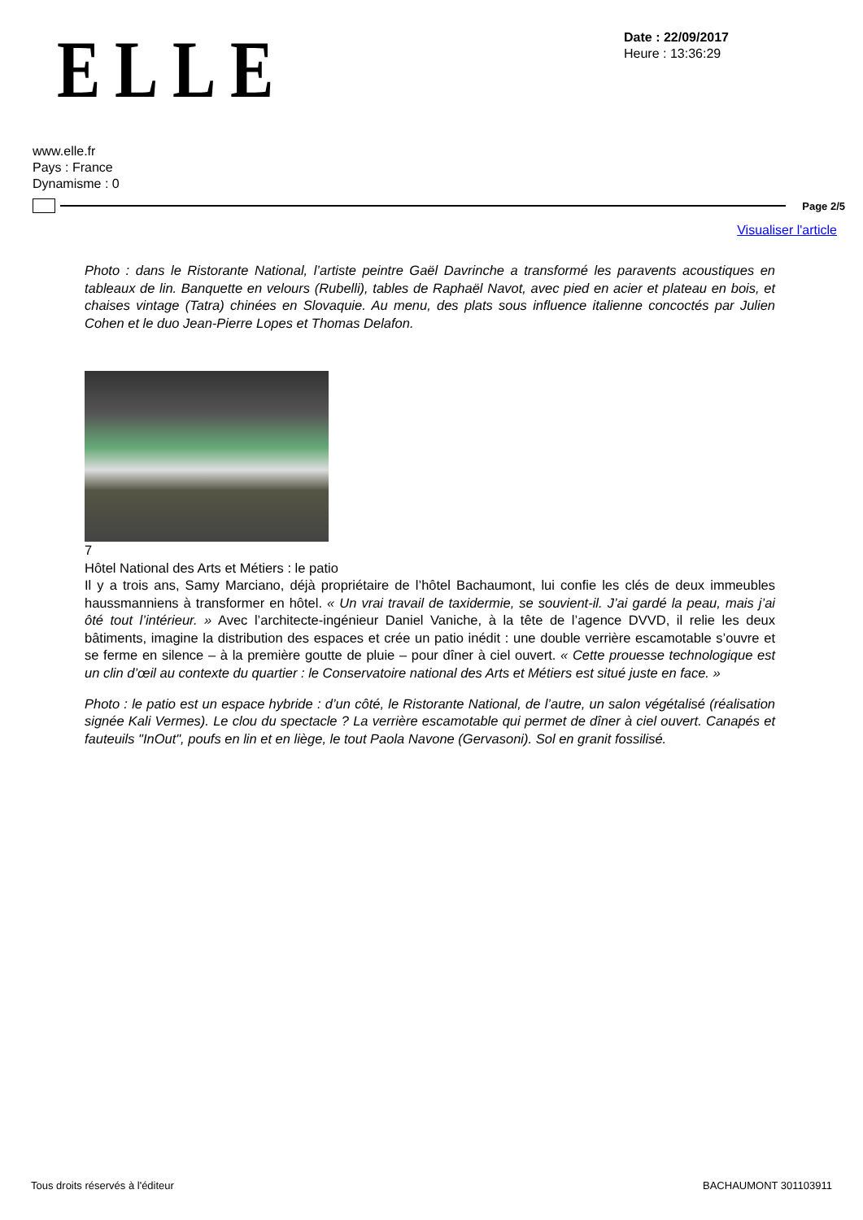ELLE
Date : 22/09/2017
Heure : 13:36:29
www.elle.fr
Pays : France
Dynamisme : 0
Page 2/5
Visualiser l'article
Photo : dans le Ristorante National, l’artiste peintre Gaël Davrinche a transformé les paravents acoustiques en tableaux de lin. Banquette en velours (Rubelli), tables de Raphaël Navot, avec pied en acier et plateau en bois, et chaises vintage (Tatra) chinées en Slovaquie. Au menu, des plats sous influence italienne concoctés par Julien Cohen et le duo Jean-Pierre Lopes et Thomas Delafon.
7
Hôtel National des Arts et Métiers : le patio
Il y a trois ans, Samy Marciano, déjà propriétaire de l’hôtel Bachaumont, lui confie les clés de deux immeubles haussmanniens à transformer en hôtel. « Un vrai travail de taxidermie, se souvient-il. J’ai gardé la peau, mais j’ai ôté tout l’intérieur. » Avec l’architecte-ingénieur Daniel Vaniche, à la tête de l’agence DVVD, il relie les deux bâtiments, imagine la distribution des espaces et crée un patio inédit : une double verrière escamotable s’ouvre et se ferme en silence – à la première goutte de pluie – pour dîner à ciel ouvert. « Cette prouesse technologique est un clin d’œil au contexte du quartier : le Conservatoire national des Arts et Métiers est situé juste en face. »
Photo : le patio est un espace hybride : d’un côté, le Ristorante National, de l’autre, un salon végétalisé (réalisation signée Kali Vermes). Le clou du spectacle ? La verrière escamotable qui permet de dîner à ciel ouvert. Canapés et fauteuils "InOut", poufs en lin et en liège, le tout Paola Navone (Gervasoni). Sol en granit fossilisé.
Tous droits réservés à l'éditeur BACHAUMONT 301103911